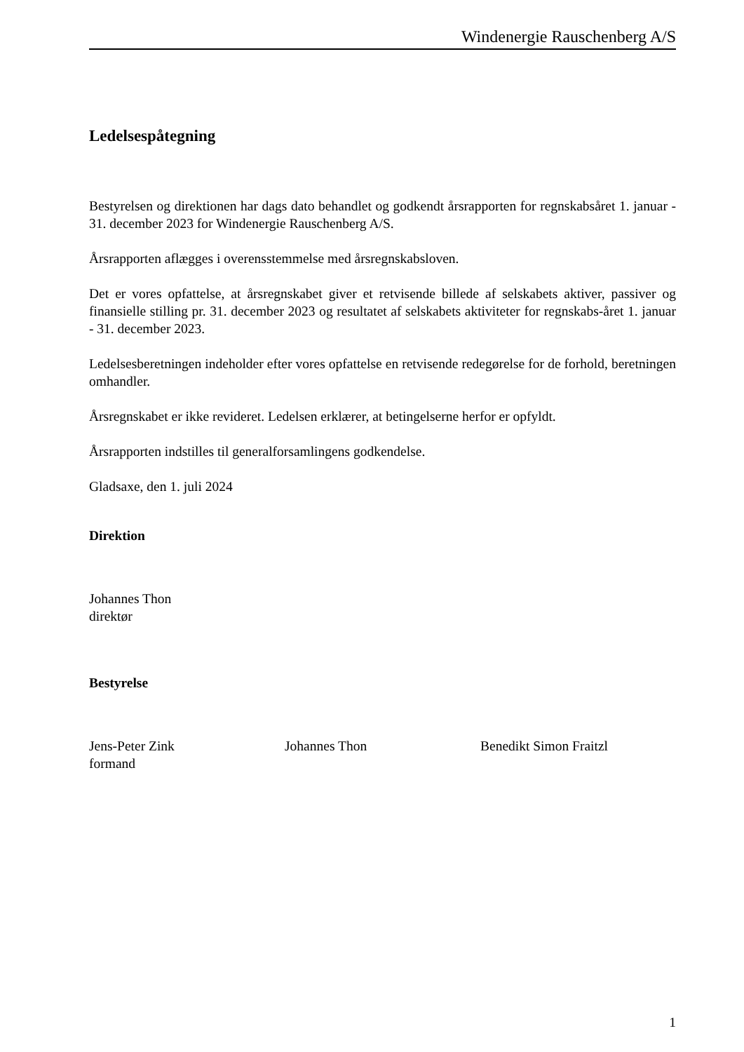Windenergie Rauschenberg A/S
Ledelsespåtegning
Bestyrelsen og direktionen har dags dato behandlet og godkendt årsrapporten for regnskabsåret 1. januar - 31. december 2023 for Windenergie Rauschenberg A/S.
Årsrapporten aflægges i overensstemmelse med årsregnskabsloven.
Det er vores opfattelse, at årsregnskabet giver et retvisende billede af selskabets aktiver, passiver og finansielle stilling pr. 31. december 2023 og resultatet af selskabets aktiviteter for regnskabs-året 1. januar - 31. december 2023.
Ledelsesberetningen indeholder efter vores opfattelse en retvisende redegørelse for de forhold, beretningen omhandler.
Årsregnskabet er ikke revideret. Ledelsen erklærer, at betingelserne herfor er opfyldt.
Årsrapporten indstilles til generalforsamlingens godkendelse.
Gladsaxe, den 1. juli 2024
Direktion
Johannes Thon
direktør
Bestyrelse
Jens-Peter Zink
formand
Johannes Thon Benedikt Simon Fraitzl
1